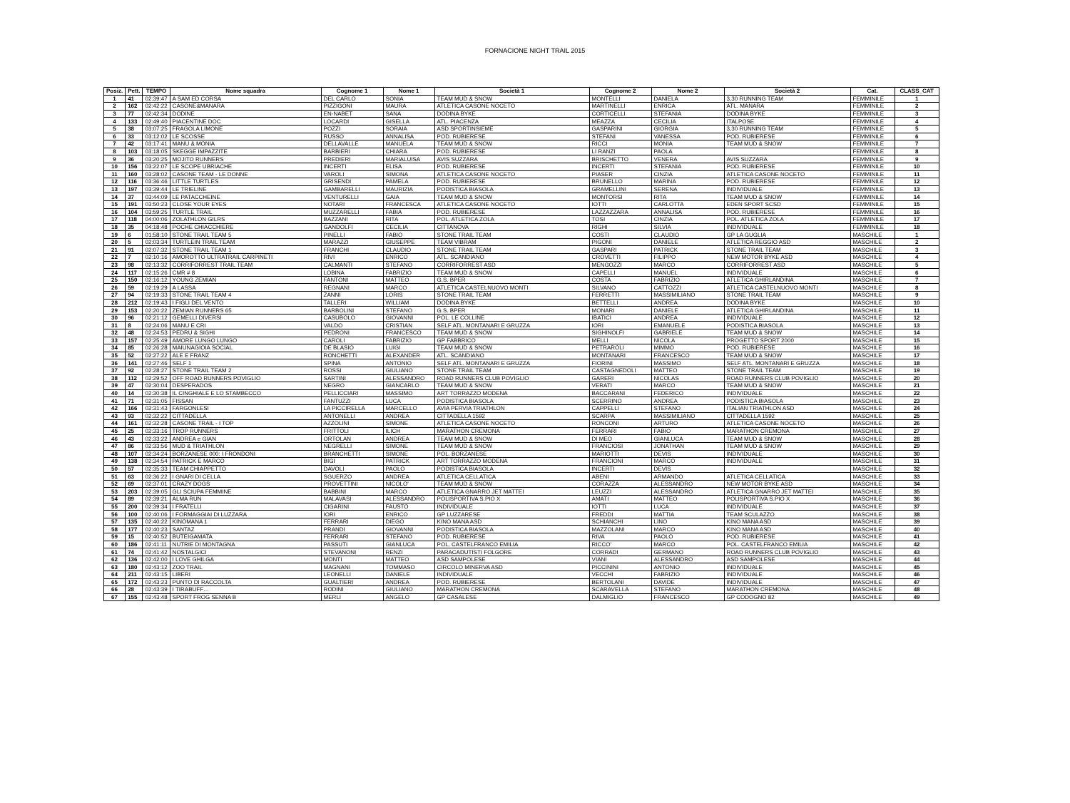FORNACIONE NIGHT TRAIL 2015
| Posiz. | Pett. | TEMPO | Nome squadra | Cognome 1 | Nome 1 | Società 1 | Cognome 2 | Nome 2 | Società 2 | Cat. | CLASS_CAT |
| --- | --- | --- | --- | --- | --- | --- | --- | --- | --- | --- | --- |
| 1 | 41 | 02:39:47 | A SAM ED CORSA | DEL CARLO | SONIA | TEAM MUD & SNOW | MONTELLI | DANIELA | 3,30 RUNNING TEAM | FEMMINILE | 1 |
| 2 | 162 | 02:42:22 | CASONE&MANARA | PIZZIGONI | MAURA | ATLETICA CASONE NOCETO | MARTINELLI | ENRICA | ATL. MANARA | FEMMINILE | 2 |
| 3 | 77 | 02:42:34 | DODINE | EN-NABET | SANA | DODINA BYKE | CORTICELLI | STEFANIA | DODINA BYKE | FEMMINILE | 3 |
| 4 | 133 | 02:49:40 | PIACENTINE DOC | LOCARDI | GISELLA | ATL. PIACENZA | MEAZZA | CECILIA | ITALPOSE | FEMMINILE | 4 |
| 5 | 38 | 03:07:25 | FRAGOLA LIMONE | POZZI | SORAIA | ASD SPORTINSIEME | GASPARINI | GIORGIA | 3,30 RUNNING TEAM | FEMMINILE | 5 |
| 6 | 33 | 03:12:02 | LE SCOSSE | RUSSO | ANNALISA | POD. RUBIERESE | STEFANI | VANESSA | POD. RUBIERESE | FEMMINILE | 6 |
| 7 | 42 | 03:17:41 | MANU & MONIA | DELLAVALLE | MANUELA | TEAM MUD & SNOW | RICCI | MONIA | TEAM MUD & SNOW | FEMMINILE | 7 |
| 8 | 103 | 03:18:05 | SKEGGE IMPAZZITE | BARBIERI | CHIARA | POD. RUBIERESE | LI RANZI | PAOLA | | FEMMINILE | 8 |
| 9 | 36 | 03:20:25 | MOJITO RUNNERS | PREDIERI | MARIALUISA | AVIS SUZZARA | BRISCHETTO | VENERA | AVIS SUZZARA | FEMMINILE | 9 |
| 10 | 156 | 03:22:07 | LE SCOPE UBRIACHE | INCERTI | ELISA | POD. RUBIERESE | INCERTI | STEFANIA | POD. RUBIERESE | FEMMINILE | 10 |
| 11 | 160 | 03:28:02 | CASONE TEAM - LE DONNE | VAROLI | SIMONA | ATLETICA CASONE NOCETO | PIASER | CINZIA | ATLETICA CASONE NOCETO | FEMMINILE | 11 |
| 12 | 116 | 03:36:46 | LITTLE TURTLES | GRISENDI | PAMELA | POD. RUBIERESE | BRUNELLO | MARINA | POD. RUBIERESE | FEMMINILE | 12 |
| 13 | 197 | 03:39:44 | LE TRIELINE | GAMBARELLI | MAURIZIA | PODISTICA BIASOLA | GRAMELLINI | SERENA | INDIVIDUALE | FEMMINILE | 13 |
| 14 | 37 | 03:44:09 | LE PATACCHEINE | VENTURELLI | GAIA | TEAM MUD & SNOW | MONTORSI | RITA | TEAM MUD & SNOW | FEMMINILE | 14 |
| 15 | 191 | 03:50:23 | CLOSE YOUR EYES | NOTARI | FRANCESCA | ATLETICA CASONE NOCETO | IOTTI | CARLOTTA | EDEN SPORT SCSD | FEMMINILE | 15 |
| 16 | 104 | 03:59:25 | TURTLE TRAIL | MUZZARELLI | FABIA | POD. RUBIERESE | LAZZAZZARA | ANNALISA | POD. RUBIERESE | FEMMINILE | 16 |
| 17 | 118 | 04:00:06 | ZOLATHLON GILRS | BAZZANI | RITA | POL. ATLETICA ZOLA | TOSI | CINZIA | POL. ATLETICA ZOLA | FEMMINILE | 17 |
| 18 | 35 | 04:18:48 | POCHE CHIACCHIERE | GANDOLFI | CECILIA | CITTANOVA | RIGHI | SILVIA | INDIVIDUALE | FEMMINILE | 18 |
| 19 | 6 | 01:58:10 | STONE TRAIL TEAM 5 | PINELLI | FABIO | STONE TRAIL TEAM | COSTI | CLAUDIO | GP LA GUGLIA | MASCHILE | 1 |
| 20 | 5 | 02:03:34 | TURTLEIN TRAIL TEAM | MARAZZI | GIUSEPPE | TEAM VIBRAM | PIGONI | DANIELE | ATLETICA REGGIO ASD | MASCHILE | 2 |
| 21 | 91 | 02:07:32 | STONE TRAIL TEAM 1 | FRANCHI | CLAUDIO | STONE TRAIL TEAM | GASPARI | PATRICK | STONE TRAIL TEAM | MASCHILE | 3 |
| 22 | 7 | 02:10:16 | AMOROTTO ULTRATRAIL CARPINETI | RIVI | ENRICO | ATL. SCANDIANO | CROVETTI | FILIPPO | NEW MOTOR BYKE ASD | MASCHILE | 4 |
| 23 | 98 | 02:13:32 | CORRIFORREST TRAIL TEAM | CALMANTI | STEFANO | CORRIFORREST ASD | MENGOZZI | MARCO | CORRIFORREST ASD | MASCHILE | 5 |
| 24 | 117 | 02:15:26 | CMR # 8 | LOBINA | FABRIZIO | TEAM MUD & SNOW | CAPELLI | MANUEL | INDIVIDUALE | MASCHILE | 6 |
| 25 | 150 | 02:16:12 | YOUNG ZEMIAN | FANTONI | MATTEO | G.S. BPER | COSTA | FABRIZIO | ATLETICA GHIRLANDINA | MASCHILE | 7 |
| 26 | 59 | 02:19:29 | A LASSA | REGNANI | MARCO | ATLETICA CASTELNUOVO MONTI | SILVANO | CATTOZZI | ATLETICA CASTELNUOVO MONTI | MASCHILE | 8 |
| 27 | 94 | 02:19:33 | STONE TRAIL TEAM 4 | ZANNI | LORIS | STONE TRAIL TEAM | FERRETTI | MASSIMILIANO | STONE TRAIL TEAM | MASCHILE | 9 |
| 28 | 212 | 02:19:43 | I FIGLI DEL VENTO | TALLERI | WILLIAM | DODINA BYKE | BETTELLI | ANDREA | DODINA BYKE | MASCHILE | 10 |
| 29 | 153 | 02:20:22 | ZEMIAN RUNNERS 65 | BARBOLINI | STEFANO | G.S. BPER | MONARI | DANIELE | ATLETICA GHIRLANDINA | MASCHILE | 11 |
| 30 | 96 | 02:21:12 | GEMELLI DIVERSI | CASUBOLO | GIOVANNI | POL. LE COLLINE | IBATICI | ANDREA | INDIVIDUALE | MASCHILE | 12 |
| 31 | 8 | 02:24:06 | MANU E CRI | VALDO | CRISTIAN | SELF ATL. MONTANARI E GRUZZA | IORI | EMANUELE | PODISTICA BIASOLA | MASCHILE | 13 |
| 32 | 48 | 02:24:53 | PEDRU & SIGHI | PEDRONI | FRANCESCO | TEAM MUD & SNOW | SIGHINOLFI | GABRIELE | TEAM MUD & SNOW | MASCHILE | 14 |
| 33 | 157 | 02:25:49 | AMORE LUNGO LUNGO | CAROLI | FABRIZIO | GP FABBRICO | MELLI | NICOLA | PROGETTO SPORT 2000 | MASCHILE | 15 |
| 34 | 85 | 02:26:28 | MAIUNAGIOIA SOCIAL | DE BLASIO | LUIGI | TEAM MUD & SNOW | PETRAROLI | MIMMO | POD. RUBIERESE | MASCHILE | 16 |
| 35 | 52 | 02:27:22 | ALE E FRANZ | RONCHETTI | ALEXANDER | ATL. SCANDIANO | MONTANARI | FRANCESCO | TEAM MUD & SNOW | MASCHILE | 17 |
| 36 | 141 | 02:27:46 | SELF 1 | SPINA | ANTONIO | SELF ATL. MONTANARI E GRUZZA | FIORINI | MASSIMO | SELF ATL. MONTANARI E GRUZZA | MASCHILE | 18 |
| 37 | 92 | 02:28:27 | STONE TRAIL TEAM 2 | ROSSI | GIULIANO | STONE TRAIL TEAM | CASTAGNEDOLI | MATTEO | STONE TRAIL TEAM | MASCHILE | 19 |
| 38 | 112 | 02:29:52 | OFF ROAD RUNNERS POVIGLIO | SARTINI | ALESSANDRO | ROAD RUNNERS CLUB POVIGLIO | GARERI | NICOLAS | ROAD RUNNERS CLUB POVIGLIO | MASCHILE | 20 |
| 39 | 47 | 02:30:04 | DESPERADOS | NEGRO | GIANCARLO | TEAM MUD & SNOW | VERATI | MARCO | TEAM MUD & SNOW | MASCHILE | 21 |
| 40 | 14 | 02:30:38 | IL CINGHIALE E LO STAMBECCO | PELLICCIARI | MASSIMO | ART TORRAZZO MODENA | BACCARANI | FEDERICO | INDIVIDUALE | MASCHILE | 22 |
| 41 | 71 | 02:31:05 | FISSAN | FANTUZZI | LUCA | PODISTICA BIASOLA | SCERRINO | ANDREA | PODISTICA BIASOLA | MASCHILE | 23 |
| 42 | 166 | 02:31:43 | FARGONLESI | LA PICCIRELLA | MARCELLO | AVIA PERVIA TRIATHLON | CAPPELLI | STEFANO | ITALIAN TRIATHLON ASD | MASCHILE | 24 |
| 43 | 93 | 02:32:22 | CITTADELLA | ANTONELLI | ANDREA | CITTADELLA 1592 | SCARPA | MASSIMILIANO | CITTADELLA 1592 | MASCHILE | 25 |
| 44 | 161 | 02:32:28 | CASONE TRAIL - I TOP | AZZOLINI | SIMONE | ATLETICA CASONE NOCETO | RONCONI | ARTURO | ATLETICA CASONE NOCETO | MASCHILE | 26 |
| 45 | 25 | 02:33:16 | TROP RUNNERS | FRITTOLI | ILICH | MARATHON CREMONA | FERRARI | FABIO | MARATHON CREMONA | MASCHILE | 27 |
| 46 | 43 | 02:33:22 | ANDREA e GIAN | ORTOLAN | ANDREA | TEAM MUD & SNOW | DI MEO | GIANLUCA | TEAM MUD & SNOW | MASCHILE | 28 |
| 47 | 86 | 02:33:56 | MUD & TRIATHLON | NEGRELLI | SIMONE | TEAM MUD & SNOW | FRANCIOSI | JONATHAN | TEAM MUD & SNOW | MASCHILE | 29 |
| 48 | 107 | 02:34:24 | BORZANESE 000: I FRONDONI | BRANCHETTI | SIMONE | POL. BORZANESE | MARIOTTI | DEVIS | INDIVIDUALE | MASCHILE | 30 |
| 49 | 138 | 02:34:54 | PATRICK E MARCO | BIGI | PATRICK | ART TORRAZZO MODENA | FRANCIONI | MARCO | INDIVIDUALE | MASCHILE | 31 |
| 50 | 57 | 02:35:33 | TEAM CHIAPPETTO | DAVOLI | PAOLO | PODISTICA BIASOLA | INCERTI | DEVIS | | MASCHILE | 32 |
| 51 | 63 | 02:36:22 | I GNARI DI CELLA | SGUERZO | ANDREA | ATLETICA CELLATICA | ABENI | ARMANDO | ATLETICA CELLATICA | MASCHILE | 33 |
| 52 | 69 | 02:37:01 | CRAZY DOGS | PROVETTINI | NICOLO' | TEAM MUD & SNOW | CORAZZA | ALESSANDRO | NEW MOTOR BYKE ASD | MASCHILE | 34 |
| 53 | 203 | 02:39:05 | GLI SCIUPA FEMMINE | BABBINI | MARCO | ATLETICA GNARRO JET MATTEI | LEUZZI | ALESSANDRO | ATLETICA GNARRO JET MATTEI | MASCHILE | 35 |
| 54 | 89 | 02:39:21 | ALMA RUN | MALAVASI | ALESSANDRO | POLISPORTIVA S.PIO X | AMATI | MATTEO | POLISPORTIVA S.PIO X | MASCHILE | 36 |
| 55 | 200 | 02:39:34 | I FRATELLI | CIGARINI | FAUSTO | INDIVIDUALE | IOTTI | LUCA | INDIVIDUALE | MASCHILE | 37 |
| 56 | 100 | 02:40:06 | I FORMAGGIAI DI LUZZARA | IORI | ENRICO | GP LUZZARESE | FREDDI | MATTIA | TEAM SCULAZZO | MASCHILE | 38 |
| 57 | 135 | 02:40:22 | KINOMANA 1 | FERRARI | DIEGO | KINO MANA ASD | SCHIANCHI | LINO | KINO MANA ASD | MASCHILE | 39 |
| 58 | 177 | 02:40:23 | SANTAZ | PRANDI | GIOVANNI | PODISTICA BIASOLA | MAZZOLANI | MARCO | KINO MANA ASD | MASCHILE | 40 |
| 59 | 15 | 02:40:52 | BUTEIGAMATA | FERRARI | STEFANO | POD. RUBIERESE | RIVA | PAOLO | POD. RUBIERESE | MASCHILE | 41 |
| 60 | 186 | 02:41:11 | NUTRIE DI MONTAGNA | PASSUTI | GIANLUCA | POL. CASTELFRANCO EMILIA | RICCO' | MARCO | POL. CASTELFRANCO EMILIA | MASCHILE | 42 |
| 61 | 74 | 02:41:42 | NOSTALGICI | STEVANONI | RENZI | PARACADUTISTI FOLGORE | CORRADI | GERMANO | ROAD RUNNERS CLUB POVIGLIO | MASCHILE | 43 |
| 62 | 136 | 02:42:00 | I LOVE GHILGA | MONTI | MATTEO | ASD SAMPOLESE | VIANI | ALESSANDRO | ASD SAMPOLESE | MASCHILE | 44 |
| 63 | 180 | 02:43:12 | ZOO TRAIL | MAGNANI | TOMMASO | CIRCOLO MINERVA ASD | PICCININI | ANTONIO | INDIVIDUALE | MASCHILE | 45 |
| 64 | 211 | 02:43:15 | LIBERI | LEONELLI | DANIELE | INDIVIDUALE | VECCHI | FABRIZIO | INDIVIDUALE | MASCHILE | 46 |
| 65 | 172 | 02:43:23 | PUNTO DI RACCOLTA | GUALTIERI | ANDREA | POD. RUBIERESE | BERTOLANI | DAVIDE | INDIVIDUALE | MASCHILE | 47 |
| 66 | 28 | 02:43:39 | I TIRABUFF… | RODINI | GIULIANO | MARATHON CREMONA | SCARAVELLA | STEFANO | MARATHON CREMONA | MASCHILE | 48 |
| 67 | 155 | 02:43:48 | SPORT FROG SENNA B | MERLI | ANGELO | GP CASALESE | DALMIGLIO | FRANCESCO | GP CODOGNO 82 | MASCHILE | 49 |